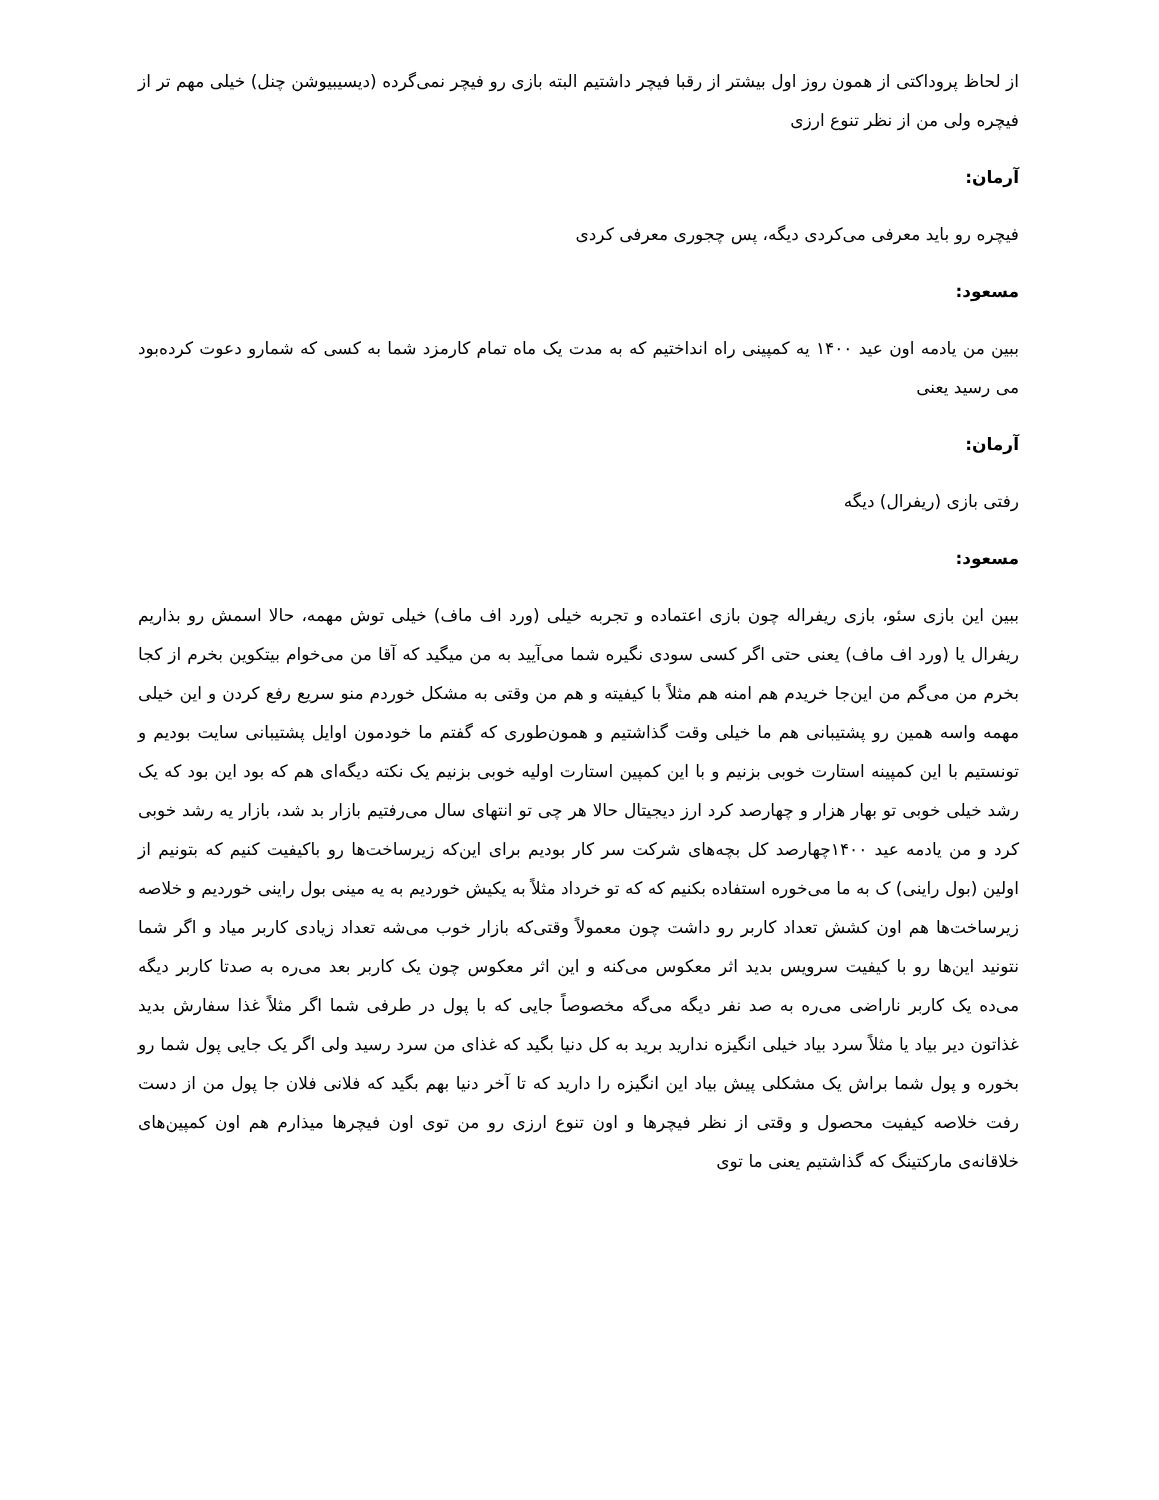از لحاظ پروداکتی از همون روز اول بیشتر از رقبا فیچر داشتیم البته بازی رو فیچر نمی‌گرده (دیسیبیوشن چنل) خیلی مهم تر از فیچره ولی من از نظر تنوع ارزی
آرمان:
فیچره رو باید معرفی می‌کردی دیگه، پس چجوری معرفی کردی
مسعود:
ببین من یادمه اون عید ۱۴۰۰ یه کمپینی راه انداختیم که به مدت یک ماه تمام کارمزد شما به کسی که شمارو دعوت کرده‌بود می رسید یعنی
آرمان:
رفتی بازی (ریفرال) دیگه
مسعود:
ببین این بازی سئو، بازی ریفراله چون بازی اعتماده و تجربه خیلی (ورد اف ماف) خیلی توش مهمه، حالا اسمش رو بذاریم ریفرال یا (ورد اف ماف) یعنی حتی اگر کسی سودی نگیره شما می‌آیید به من میگید که آقا من می‌خوام بیتکوین بخرم از کجا بخرم من می‌گم من این‌جا خریدم هم امنه هم مثلاً با کیفیته و هم من وقتی به مشکل خوردم منو سریع رفع کردن و این خیلی مهمه واسه همین رو پشتیبانی هم ما خیلی وقت گذاشتیم و همون‌طوری که گفتم ما خودمون اوایل پشتیبانی سایت بودیم و تونستیم با این کمپینه استارت خوبی بزنیم و با این کمپین استارت اولیه خوبی بزنیم یک نکته دیگه‌ای هم که بود این بود که یک رشد خیلی خوبی تو بهار هزار و چهارصد کرد ارز دیجیتال حالا هر چی تو انتهای سال می‌رفتیم بازار بد شد، بازار یه رشد خوبی کرد و من یادمه عید ۱۴۰۰چهارصد کل بچه‌های شرکت سر کار بودیم برای این‌که زیرساخت‌ها رو باکیفیت کنیم که بتونیم از اولین (بول راینی) ک به ما می‌خوره استفاده بکنیم که که تو خرداد مثلاً به یکیش خوردیم به یه مینی بول راینی خوردیم و خلاصه زیرساخت‌ها هم اون کشش تعداد کاربر رو داشت چون معمولاً وقتی‌که بازار خوب می‌شه تعداد زیادی کاربر میاد و اگر شما نتونید این‌ها رو با کیفیت سرویس بدید اثر معکوس می‌کنه و این اثر معکوس چون یک کاربر بعد می‌ره به صدتا کاربر دیگه می‌ده یک کاربر ناراضی می‌ره به صد نفر دیگه می‌گه مخصوصاً جایی که با پول در طرفی شما اگر مثلاً غذا سفارش بدید غذاتون دیر بیاد یا مثلاً سرد بیاد خیلی انگیزه ندارید برید به کل دنیا بگید که غذای من سرد رسید ولی اگر یک جایی پول شما رو بخوره و پول شما براش یک مشکلی پیش بیاد این انگیزه را دارید که تا آخر دنیا بهم بگید که فلانی فلان جا پول من از دست رفت خلاصه کیفیت محصول و وقتی از نظر فیچرها و اون تنوع ارزی رو من توی اون فیچرها میذارم هم اون کمپین‌های خلاقانه‌ی مارکتینگ که گذاشتیم یعنی ما توی